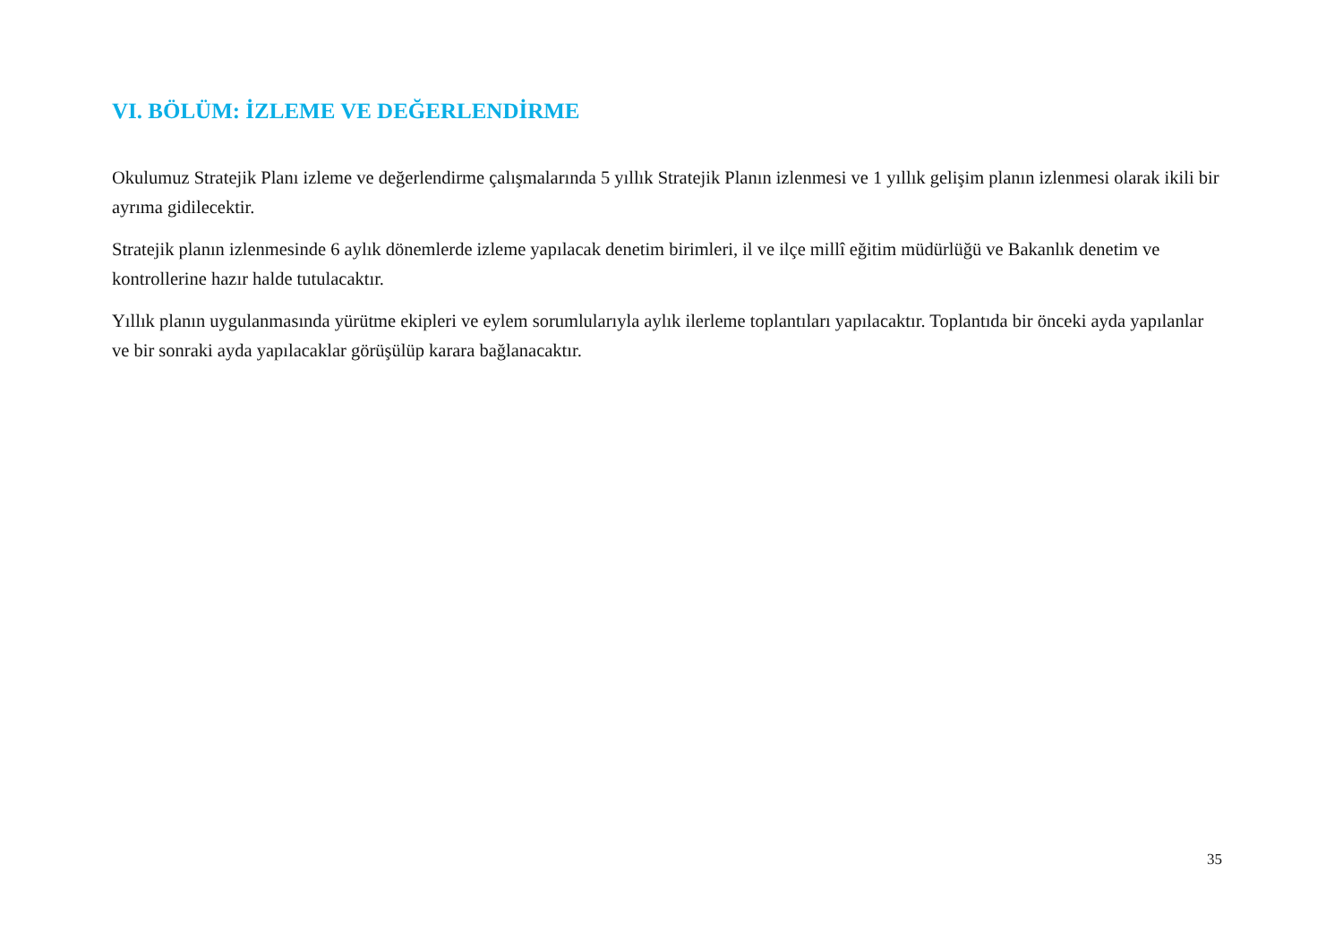VI. BÖLÜM: İZLEME VE DEĞERLENDİRME
Okulumuz Stratejik Planı izleme ve değerlendirme çalışmalarında 5 yıllık Stratejik Planın izlenmesi ve 1 yıllık gelişim planın izlenmesi olarak ikili bir ayrıma gidilecektir.
Stratejik planın izlenmesinde 6 aylık dönemlerde izleme yapılacak denetim birimleri, il ve ilçe millî eğitim müdürlüğü ve Bakanlık denetim ve kontrollerine hazır halde tutulacaktır.
Yıllık planın uygulanmasında yürütme ekipleri ve eylem sorumlularıyla aylık ilerleme toplantıları yapılacaktır. Toplantıda bir önceki ayda yapılanlar ve bir sonraki ayda yapılacaklar görüşülüp karara bağlanacaktır.
35